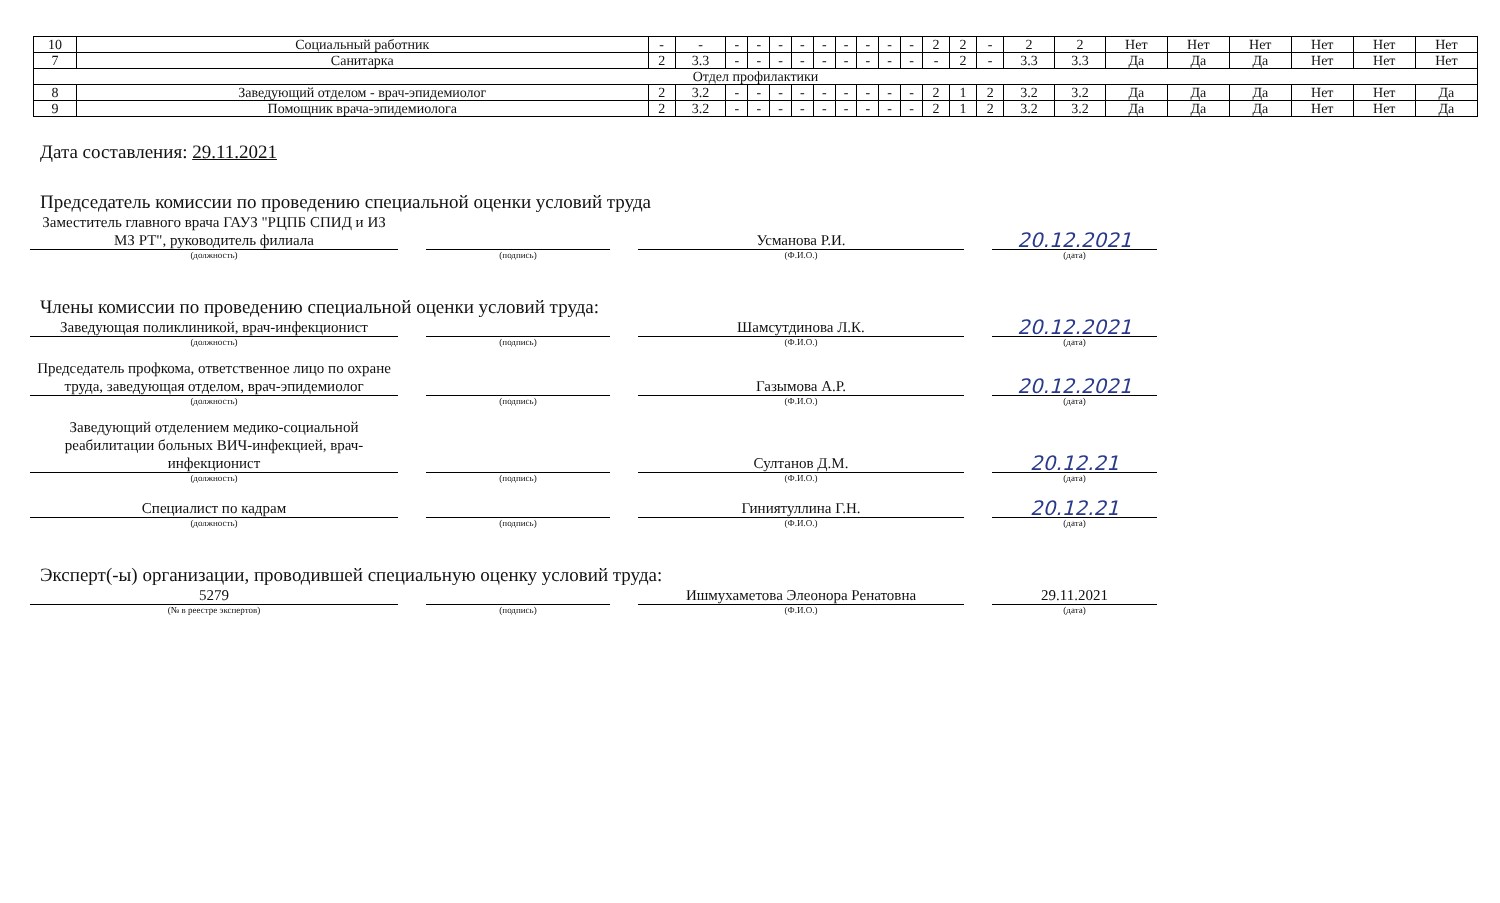| 10 | Социальный работник | - | - | - | - | - | - | - | - | - | - | - | 2 | 2 | - | 2 | 2 | Нет | Нет | Нет | Нет | Нет | Нет |
| 7 | Санитарка | 2 | 3.3 | - | - | - | - | - | - | - | - | - | - | 2 | - | 3.3 | 3.3 | Да | Да | Да | Нет | Нет | Нет |
| Отдел профилактики | | | | | | | | | | | | | | | | | | | | | | | |
| 8 | Заведующий отделом - врач-эпидемиолог | 2 | 3.2 | - | - | - | - | - | - | - | - | - | 2 | 1 | 2 | 3.2 | 3.2 | Да | Да | Да | Нет | Нет | Да |
| 9 | Помощник врача-эпидемиолога | 2 | 3.2 | - | - | - | - | - | - | - | - | - | 2 | 1 | 2 | 3.2 | 3.2 | Да | Да | Да | Нет | Нет | Да |
Дата составления: 29.11.2021
Председатель комиссии по проведению специальной оценки условий труда
Заместитель главного врача ГАУЗ "РЦПБ СПИД и ИЗ МЗ РТ", руководитель филиала
(должность)
(подпись)
Усманова Р.И.
(Ф.И.О.)
20.12.2021
(дата)
Члены комиссии по проведению специальной оценки условий труда:
Заведующая поликлиникой, врач-инфекционист
(должность)
(подпись)
Шамсутдинова Л.К.
(Ф.И.О.)
20.12.2021
(дата)
Председатель профкома, ответственное лицо по охране труда, заведующая отделом, врач-эпидемиолог
(должность)
(подпись)
Газымова А.Р.
(Ф.И.О.)
20.12.2021
(дата)
Заведующий отделением медико-социальной реабилитации больных ВИЧ-инфекцией, врач-инфекционист
(должность)
(подпись)
Султанов Д.М.
(Ф.И.О.)
20.12.21
(дата)
Специалист по кадрам
(должность)
(подпись)
Гиниятуллина Г.Н.
(Ф.И.О.)
20.12.21
(дата)
Эксперт(-ы) организации, проводившей специальную оценку условий труда:
5279
(№ в реестре экспертов)
(подпись)
Ишмухаметова Элеонора Ренатовна
(Ф.И.О.)
29.11.2021
(дата)